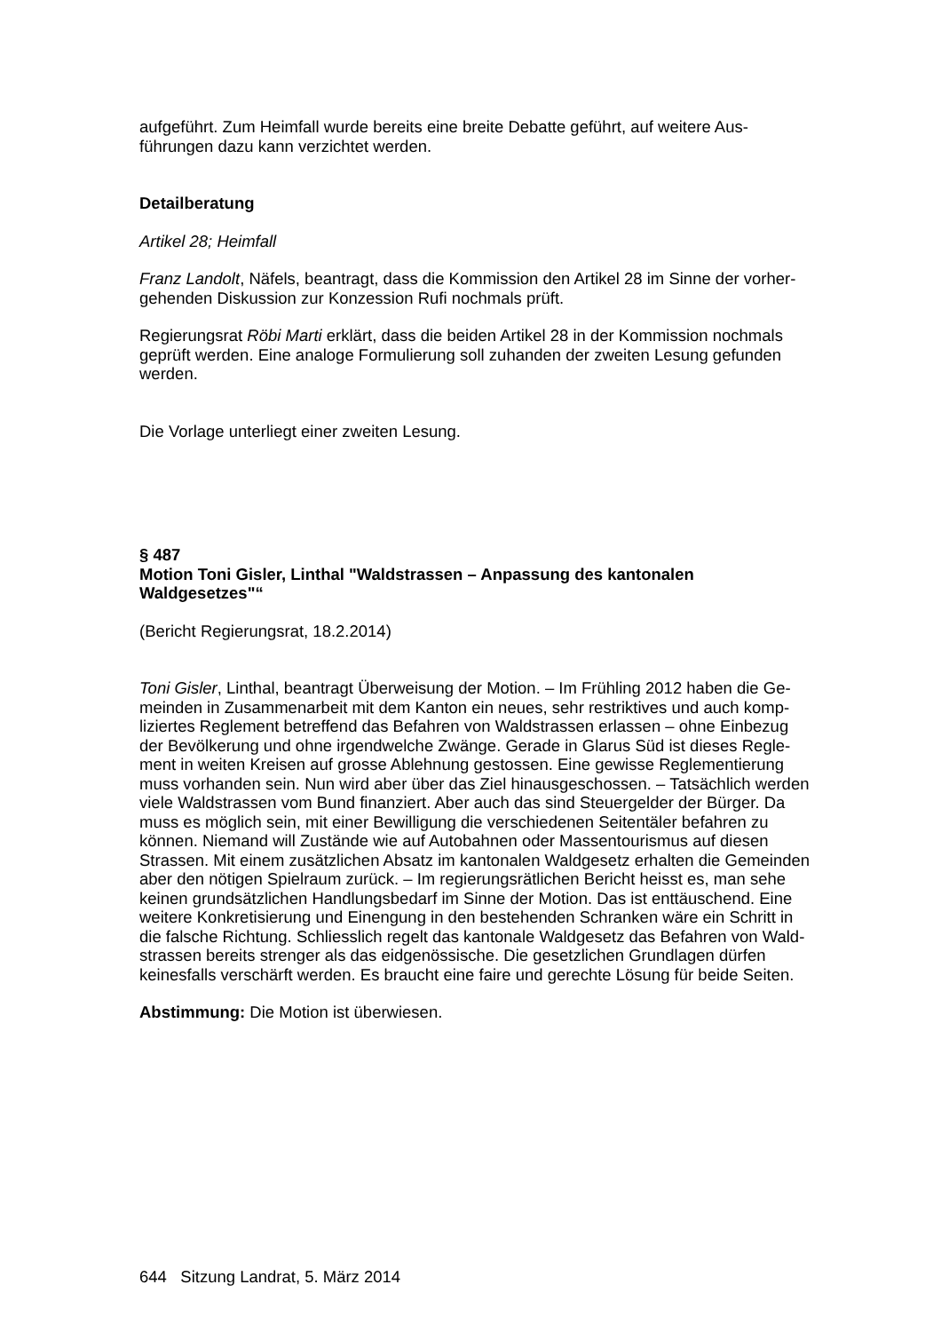aufgeführt. Zum Heimfall wurde bereits eine breite Debatte geführt, auf weitere Aus-
führungen dazu kann verzichtet werden.
Detailberatung
Artikel 28; Heimfall
Franz Landolt, Näfels, beantragt, dass die Kommission den Artikel 28 im Sinne der vorher-
gehenden Diskussion zur Konzession Rufi nochmals prüft.
Regierungsrat Röbi Marti erklärt, dass die beiden Artikel 28 in der Kommission nochmals
geprüft werden. Eine analoge Formulierung soll zuhanden der zweiten Lesung gefunden
werden.
Die Vorlage unterliegt einer zweiten Lesung.
§ 487
Motion Toni Gisler, Linthal "Waldstrassen – Anpassung des kantonalen
Waldgesetzes"“
(Bericht Regierungsrat, 18.2.2014)
Toni Gisler, Linthal, beantragt Überweisung der Motion. – Im Frühling 2012 haben die Ge-
meinden in Zusammenarbeit mit dem Kanton ein neues, sehr restriktives und auch komp-
liziertes Reglement betreffend das Befahren von Waldstrassen erlassen – ohne Einbezug
der Bevölkerung und ohne irgendwelche Zwänge. Gerade in Glarus Süd ist dieses Regle-
ment in weiten Kreisen auf grosse Ablehnung gestossen. Eine gewisse Reglementierung
muss vorhanden sein. Nun wird aber über das Ziel hinausgeschossen. – Tatsächlich werden
viele Waldstrassen vom Bund finanziert. Aber auch das sind Steuergelder der Bürger. Da
muss es möglich sein, mit einer Bewilligung die verschiedenen Seitentäler befahren zu
können. Niemand will Zustände wie auf Autobahnen oder Massentourismus auf diesen
Strassen. Mit einem zusätzlichen Absatz im kantonalen Waldgesetz erhalten die Gemeinden
aber den nötigen Spielraum zurück. – Im regierungsrätlichen Bericht heisst es, man sehe
keinen grundsätzlichen Handlungsbedarf im Sinne der Motion. Das ist enttäuschend. Eine
weitere Konkretisierung und Einengung in den bestehenden Schranken wäre ein Schritt in
die falsche Richtung. Schliesslich regelt das kantonale Waldgesetz das Befahren von Wald-
strassen bereits strenger als das eidgenössische. Die gesetzlichen Grundlagen dürfen
keinesfalls verschärft werden. Es braucht eine faire und gerechte Lösung für beide Seiten.
Abstimmung: Die Motion ist überwiesen.
644 Sitzung Landrat, 5. März 2014